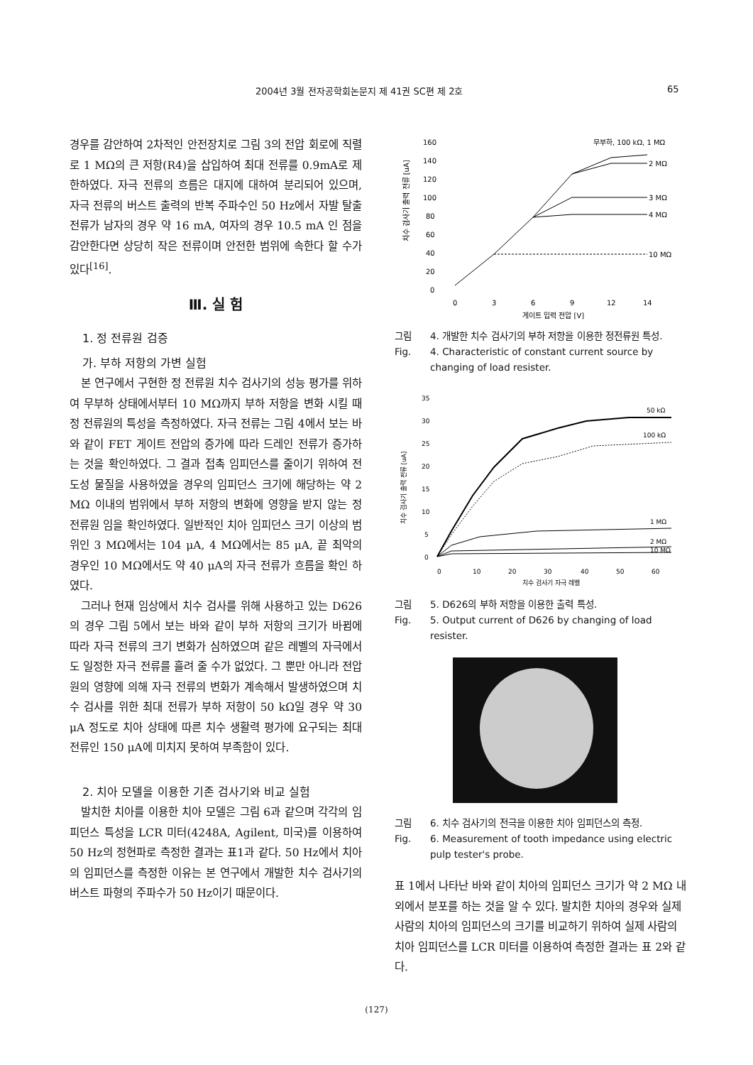2004년 3월 전자공학회논문지 제 41권 SC편 제 2호 65
경우를 감안하여 2차적인 안전장치로 그림 3의 전압 회로에 직렬로 1 MΩ의 큰 저항(R4)을 삽입하여 최대 전류를 0.9mA로 제한하였다. 자극 전류의 흐름은 대지에 대하여 분리되어 있으며, 자극 전류의 버스트 출력의 반복 주파수인 50 Hz에서 자발 탈출 전류가 남자의 경우 약 16 mA, 여자의 경우 10.5 mA 인 점을 감안한다면 상당히 작은 전류이며 안전한 범위에 속한다 할 수가 있다<sup>[16]</sup>.
Ⅲ. 실 험
1. 정 전류원 검증
가. 부하 저항의 가변 실험
본 연구에서 구현한 정 전류원 치수 검사기의 성능 평가를 위하여 무부하 상태에서부터 10 MΩ까지 부하 저항을 변화 시킬 때 정 전류원의 특성을 측정하였다. 자극 전류는 그림 4에서 보는 바와 같이 FET 게이트 전압의 증가에 따라 드레인 전류가 증가하는 것을 확인하였다. 그 결과 접촉 임피던스를 줄이기 위하여 전도성 물질을 사용하였을 경우의 임피던스 크기에 해당하는 약 2 MΩ 이내의 범위에서 부하 저항의 변화에 영향을 받지 않는 정 전류원 임을 확인하였다. 일반적인 치아 임피던스 크기 이상의 범위인 3 MΩ에서는 104 μA, 4 MΩ에서는 85 μA, 끝 최악의 경우인 10 MΩ에서도 약 40 μA의 자극 전류가 흐름을 확인 하였다.
그러나 현재 임상에서 치수 검사를 위해 사용하고 있는 D626의 경우 그림 5에서 보는 바와 같이 부하 저항의 크기가 바뀜에 따라 자극 전류의 크기 변화가 심하였으며 같은 레벨의 자극에서도 일정한 자극 전류를 흘려 줄 수가 없었다. 그 뿐만 아니라 전압원의 영향에 의해 자극 전류의 변화가 계속해서 발생하였으며 치수 검사를 위한 최대 전류가 부하 저항이 50 kΩ일 경우 약 30 μA 정도로 치아 상태에 따른 치수 생활력 평가에 요구되는 최대 전류인 150 μA에 미치지 못하여 부족함이 있다.
2. 치아 모델을 이용한 기존 검사기와 비교 실험
발치한 치아를 이용한 치아 모델은 그림 6과 같으며 각각의 임피던스 특성을 LCR 미터(4248A, Agilent, 미국)를 이용하여 50 Hz의 정현파로 측정한 결과는 표1과 같다. 50 Hz에서 치아의 임피던스를 측정한 이유는 본 연구에서 개발한 치수 검사기의 버스트 파형의 주파수가 50 Hz이기 때문이다.
치수 검사기 출력 전류 [uA]
160
140
120
100
80
60
40
20
0
무부하, 100 kΩ, 1 MΩ
2 MΩ
3 MΩ
4 MΩ
10 MΩ
0
3
6
9
12
14
게이트 입력 전압 [V]
그림
Fig. 4. 개발한 치수 검사기의 부하 저항을 이용한 정전류원 특성.
4. Characteristic of constant current source by changing of load resister.
치수 검사기 출력 전류 [uA]
35
30
25
20
15
10
5
0
50 kΩ
100 kΩ
1 MΩ
2 MΩ
10 MΩ
0
10
20
30
40
50
60
치수 검사기 자극 레벨
그림
Fig. 5. D626의 부하 저항을 이용한 출력 특성.
5. Output current of D626 by changing of load resister.
그림
Fig. 6. 치수 검사기의 전극을 이용한 치아 임피던스의 측정.
6. Measurement of tooth impedance using electric pulp tester's probe.
표 1에서 나타난 바와 같이 치아의 임피던스 크기가 약 2 MΩ 내외에서 분포를 하는 것을 알 수 있다. 발치한 치아의 경우와 실제 사람의 치아의 임피던스의 크기를 비교하기 위하여 실제 사람의 치아 임피던스를 LCR 미터를 이용하여 측정한 결과는 표 2와 같다.
(127)